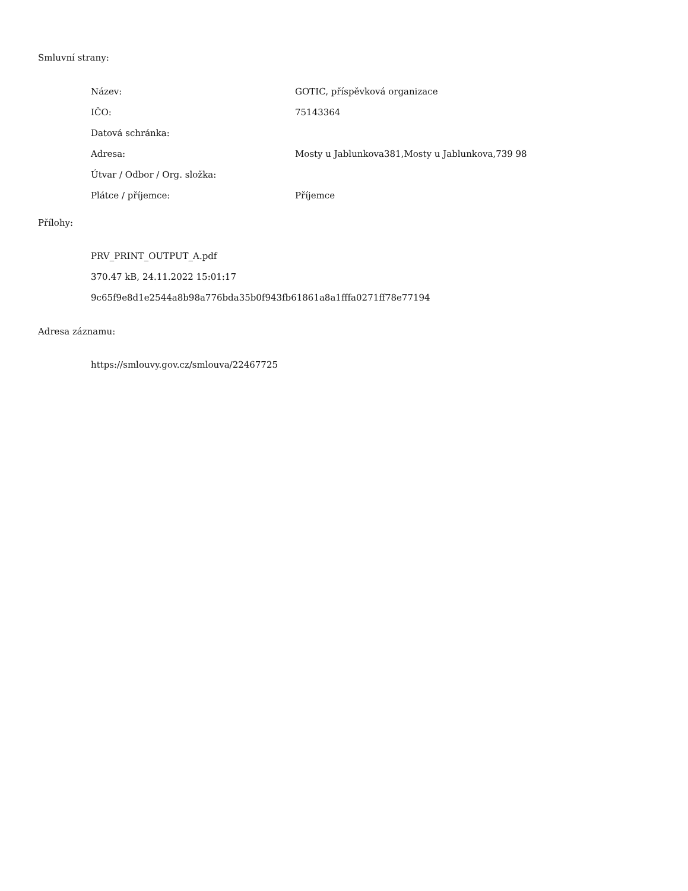Smluvní strany:
| Název: | GOTIC, příspěvková organizace |
| IČO: | 75143364 |
| Datová schránka: | |
| Adresa: | Mosty u Jablunkova381,Mosty u Jablunkova,739 98 |
| Útvar / Odbor / Org. složka: | |
| Plátce / příjemce: | Příjemce |
Přílohy:
PRV_PRINT_OUTPUT_A.pdf
370.47 kB, 24.11.2022 15:01:17
9c65f9e8d1e2544a8b98a776bda35b0f943fb61861a8a1fffa0271ff78e77194
Adresa záznamu:
https://smlouvy.gov.cz/smlouva/22467725